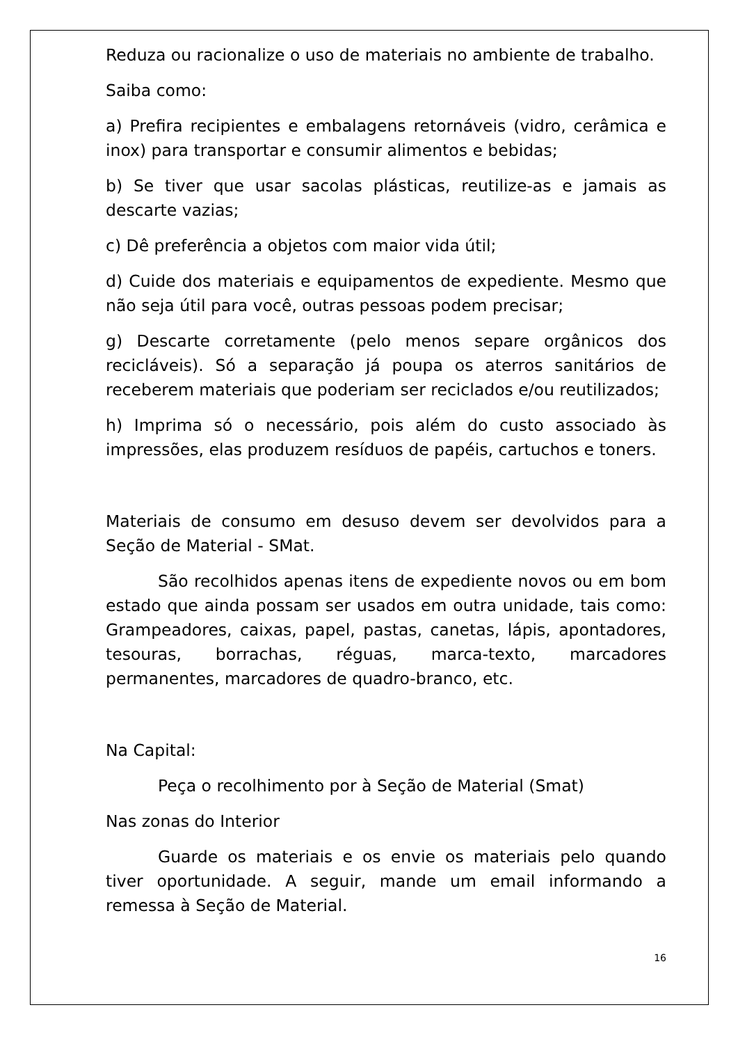Reduza ou racionalize o uso de materiais no ambiente de trabalho.
Saiba como:
a) Prefira recipientes e embalagens retornáveis (vidro, cerâmica e inox) para transportar e consumir alimentos e bebidas;
b) Se tiver que usar sacolas plásticas, reutilize-as e jamais as descarte vazias;
c) Dê preferência a objetos com maior vida útil;
d) Cuide dos materiais e equipamentos de expediente. Mesmo que não seja útil para você, outras pessoas podem precisar;
g) Descarte corretamente (pelo menos separe orgânicos dos recicláveis). Só a separação já poupa os aterros sanitários de receberem materiais que poderiam ser reciclados e/ou reutilizados;
h) Imprima só o necessário, pois além do custo associado às impressões, elas produzem resíduos de papéis, cartuchos e toners.
Materiais de consumo em desuso devem ser devolvidos para a Seção de Material - SMat.
São recolhidos apenas itens de expediente novos ou em bom estado que ainda possam ser usados em outra unidade, tais como: Grampeadores, caixas, papel, pastas, canetas, lápis, apontadores, tesouras, borrachas, réguas, marca-texto, marcadores permanentes, marcadores de quadro-branco, etc.
Na Capital:
Peça o recolhimento por à Seção de Material (Smat)
Nas zonas do Interior
Guarde os materiais e os envie os materiais pelo quando tiver oportunidade. A seguir, mande um email informando a remessa à Seção de Material.
16